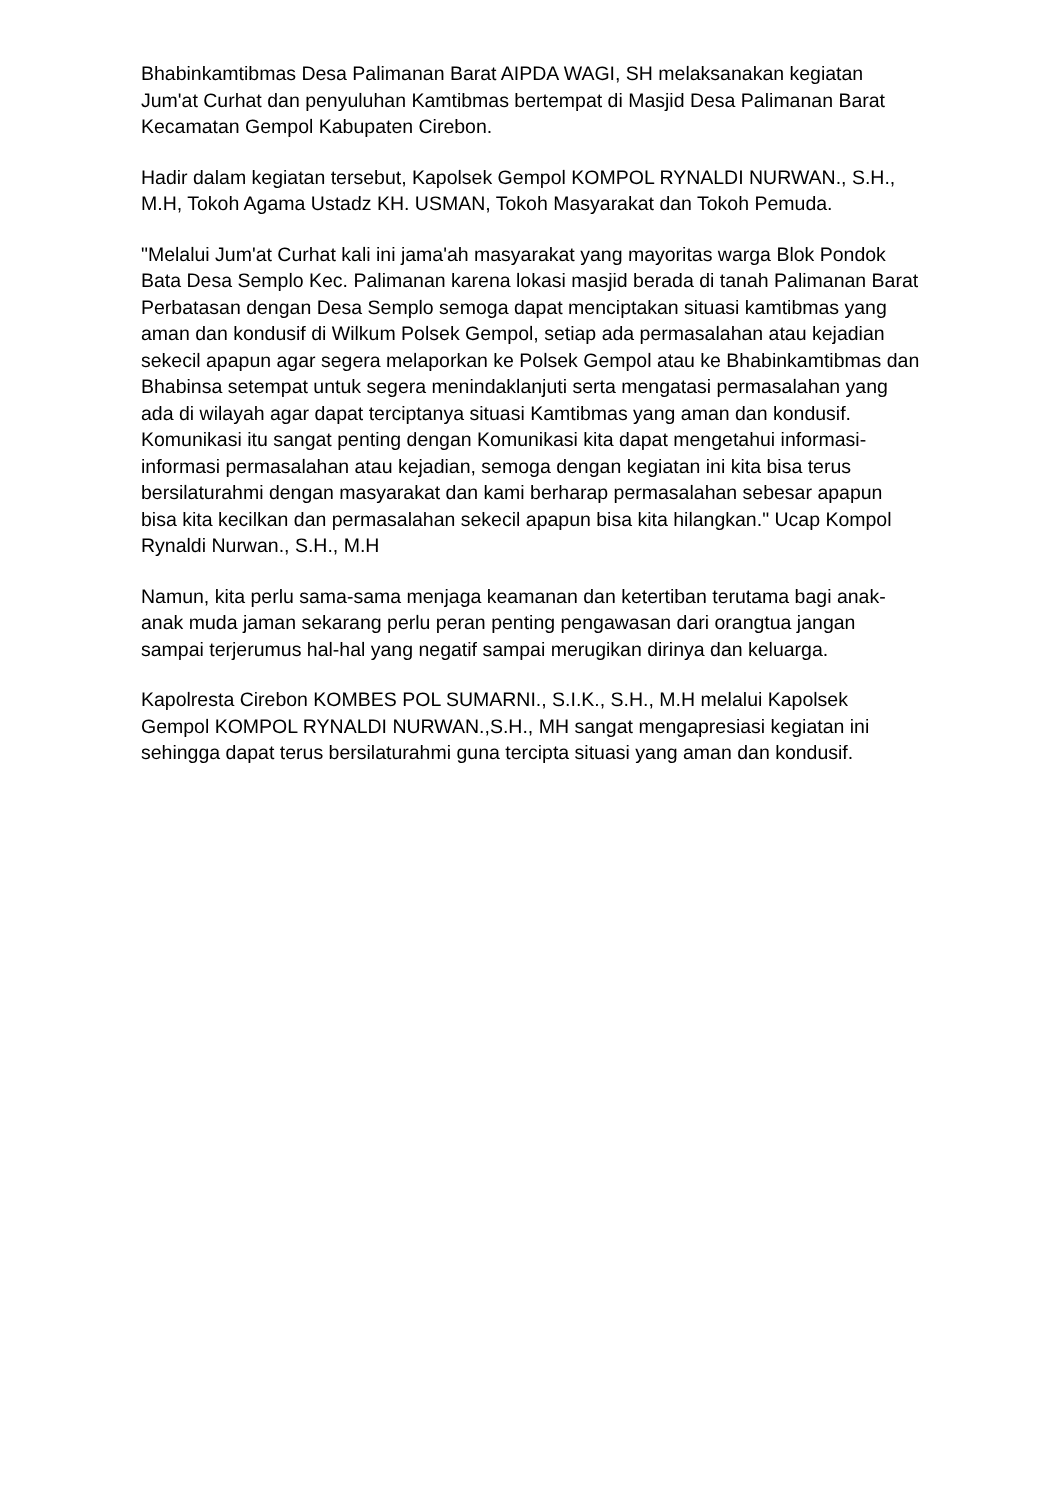Bhabinkamtibmas Desa Palimanan Barat AIPDA WAGI, SH melaksanakan kegiatan Jum'at Curhat dan penyuluhan Kamtibmas bertempat di Masjid Desa Palimanan Barat Kecamatan Gempol Kabupaten Cirebon.
Hadir dalam kegiatan tersebut, Kapolsek Gempol KOMPOL RYNALDI NURWAN., S.H., M.H, Tokoh Agama Ustadz KH. USMAN, Tokoh Masyarakat dan Tokoh Pemuda.
"Melalui Jum'at Curhat kali ini jama'ah masyarakat yang mayoritas warga Blok Pondok Bata Desa Semplo Kec. Palimanan karena lokasi masjid berada di tanah Palimanan Barat Perbatasan dengan Desa Semplo semoga dapat menciptakan situasi kamtibmas yang aman dan kondusif di Wilkum Polsek Gempol, setiap ada permasalahan atau kejadian sekecil apapun agar segera melaporkan ke Polsek Gempol atau ke Bhabinkamtibmas dan Bhabinsa setempat untuk segera menindaklanjuti serta mengatasi permasalahan yang ada di wilayah agar dapat terciptanya situasi Kamtibmas yang aman dan kondusif. Komunikasi itu sangat penting dengan Komunikasi kita dapat mengetahui informasi-informasi permasalahan atau kejadian, semoga dengan kegiatan ini kita bisa terus bersilaturahmi dengan masyarakat dan kami berharap permasalahan sebesar apapun bisa kita kecilkan dan permasalahan sekecil apapun bisa kita hilangkan." Ucap Kompol Rynaldi Nurwan., S.H., M.H
Namun, kita perlu sama-sama menjaga keamanan dan ketertiban terutama bagi anak-anak muda jaman sekarang perlu peran penting pengawasan dari orangtua jangan sampai terjerumus hal-hal yang negatif sampai merugikan dirinya dan keluarga.
Kapolresta Cirebon KOMBES POL SUMARNI., S.I.K., S.H., M.H melalui Kapolsek Gempol KOMPOL RYNALDI NURWAN.,S.H., MH sangat mengapresiasi kegiatan ini sehingga dapat terus bersilaturahmi guna tercipta situasi yang aman dan kondusif.